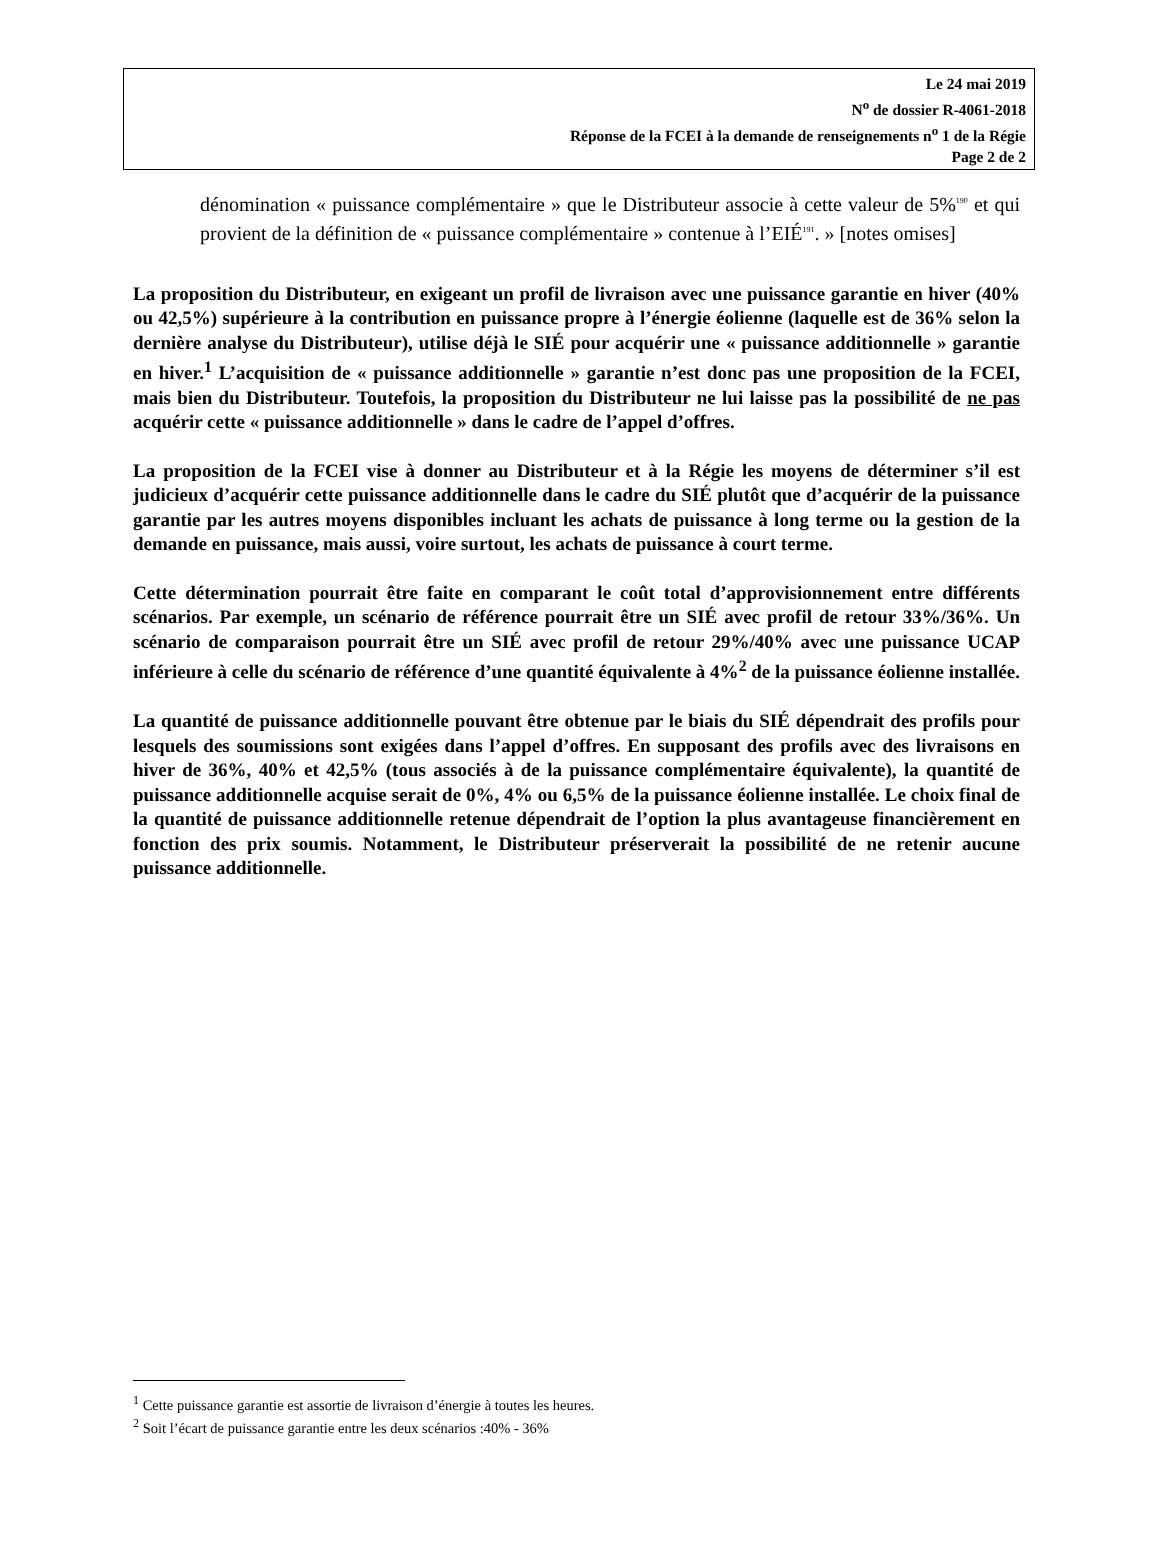Le 24 mai 2019
N<sup>o</sup> de dossier R-4061-2018
Réponse de la FCEI à la demande de renseignements n<sup>o</sup> 1 de la Régie
Page 2 de 2
dénomination « puissance complémentaire » que le Distributeur associe à cette valeur de 5%<sup>190</sup> et qui provient de la définition de « puissance complémentaire » contenue à l’EIÉ<sup>191</sup>. » [notes omises]
La proposition du Distributeur, en exigeant un profil de livraison avec une puissance garantie en hiver (40% ou 42,5%) supérieure à la contribution en puissance propre à l’énergie éolienne (laquelle est de 36% selon la dernière analyse du Distributeur), utilise déjà le SIÉ pour acquérir une « puissance additionnelle » garantie en hiver.<sup>1</sup> L’acquisition de « puissance additionnelle » garantie n’est donc pas une proposition de la FCEI, mais bien du Distributeur. Toutefois, la proposition du Distributeur ne lui laisse pas la possibilité de ne pas acquérir cette « puissance additionnelle » dans le cadre de l’appel d’offres.
La proposition de la FCEI vise à donner au Distributeur et à la Régie les moyens de déterminer s’il est judicieux d’acquérir cette puissance additionnelle dans le cadre du SIÉ plutôt que d’acquérir de la puissance garantie par les autres moyens disponibles incluant les achats de puissance à long terme ou la gestion de la demande en puissance, mais aussi, voire surtout, les achats de puissance à court terme.
Cette détermination pourrait être faite en comparant le coût total d’approvisionnement entre différents scénarios. Par exemple, un scénario de référence pourrait être un SIÉ avec profil de retour 33%/36%. Un scénario de comparaison pourrait être un SIÉ avec profil de retour 29%/40% avec une puissance UCAP inférieure à celle du scénario de référence d’une quantité équivalente à 4%<sup>2</sup> de la puissance éolienne installée.
La quantité de puissance additionnelle pouvant être obtenue par le biais du SIÉ dépendrait des profils pour lesquels des soumissions sont exigées dans l’appel d’offres. En supposant des profils avec des livraisons en hiver de 36%, 40% et 42,5% (tous associés à de la puissance complémentaire équivalente), la quantité de puissance additionnelle acquise serait de 0%, 4% ou 6,5% de la puissance éolienne installée. Le choix final de la quantité de puissance additionnelle retenue dépendrait de l’option la plus avantageuse financièrement en fonction des prix soumis. Notamment, le Distributeur préserverait la possibilité de ne retenir aucune puissance additionnelle.
<sup>1</sup> Cette puissance garantie est assortie de livraison d’énergie à toutes les heures.
<sup>2</sup> Soit l’écart de puissance garantie entre les deux scénarios :40% - 36%